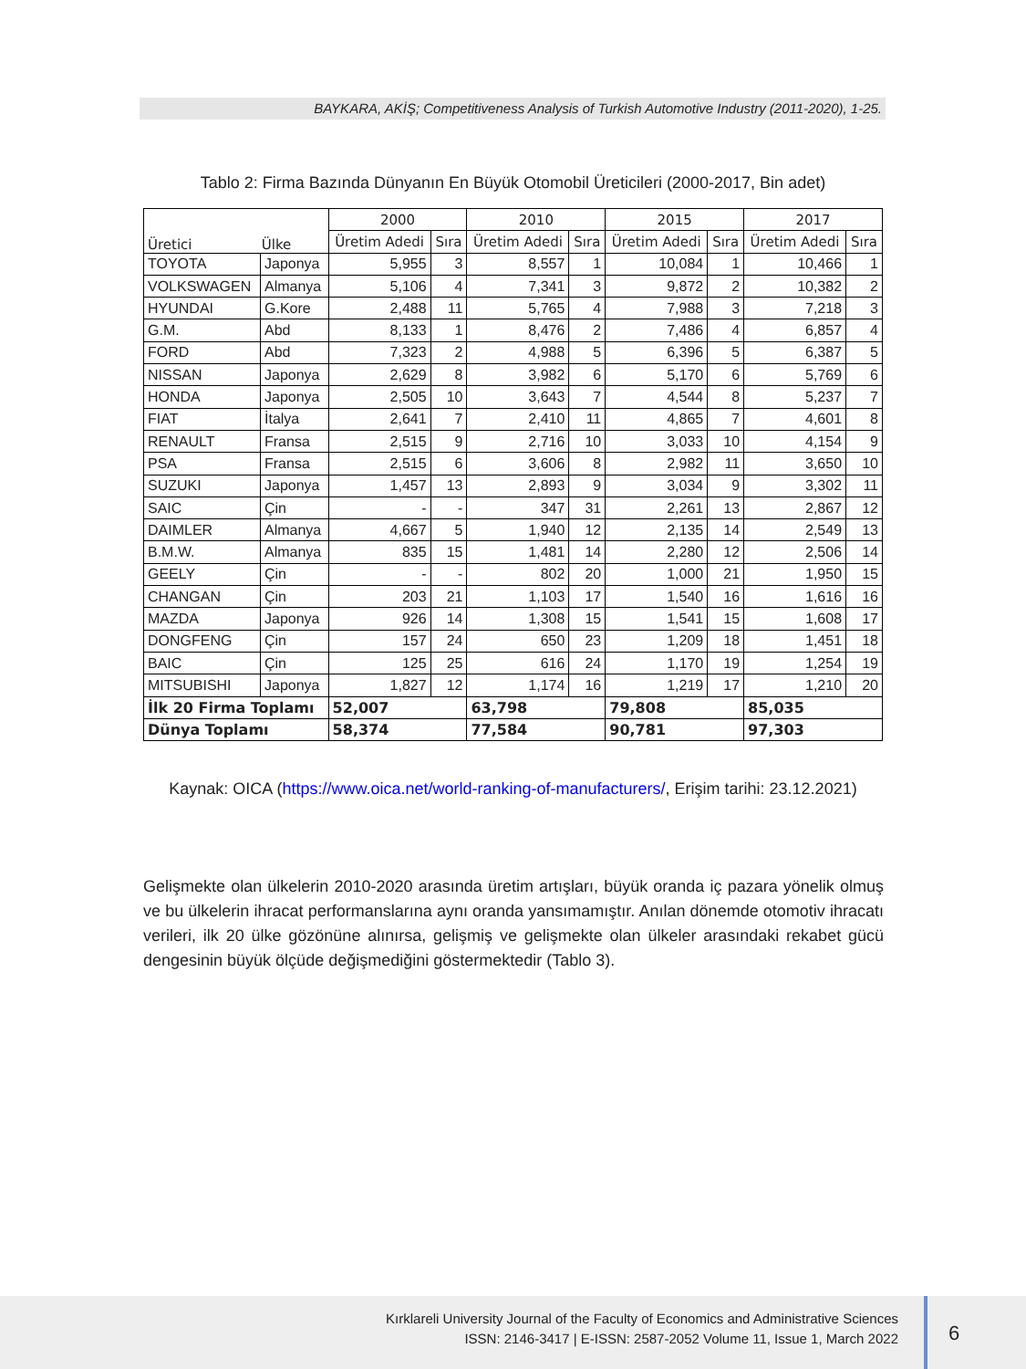BAYKARA, AKİŞ; Competitiveness Analysis of Turkish Automotive Industry (2011-2020), 1-25.
Tablo 2: Firma Bazında Dünyanın En Büyük Otomobil Üreticileri (2000-2017, Bin adet)
| Üretici Ülke | | 2000 | | 2010 | | 2015 | | 2017 | |
| --- | --- | --- | --- | --- | --- | --- | --- | --- | --- |
| | | Üretim Adedi | Sıra | Üretim Adedi | Sıra | Üretim Adedi | Sıra | Üretim Adedi | Sıra |
| TOYOTA | Japonya | 5,955 | 3 | 8,557 | 1 | 10,084 | 1 | 10,466 | 1 |
| VOLKSWAGEN | Almanya | 5,106 | 4 | 7,341 | 3 | 9,872 | 2 | 10,382 | 2 |
| HYUNDAI | G.Kore | 2,488 | 11 | 5,765 | 4 | 7,988 | 3 | 7,218 | 3 |
| G.M. | Abd | 8,133 | 1 | 8,476 | 2 | 7,486 | 4 | 6,857 | 4 |
| FORD | Abd | 7,323 | 2 | 4,988 | 5 | 6,396 | 5 | 6,387 | 5 |
| NISSAN | Japonya | 2,629 | 8 | 3,982 | 6 | 5,170 | 6 | 5,769 | 6 |
| HONDA | Japonya | 2,505 | 10 | 3,643 | 7 | 4,544 | 8 | 5,237 | 7 |
| FIAT | İtalya | 2,641 | 7 | 2,410 | 11 | 4,865 | 7 | 4,601 | 8 |
| RENAULT | Fransa | 2,515 | 9 | 2,716 | 10 | 3,033 | 10 | 4,154 | 9 |
| PSA | Fransa | 2,515 | 6 | 3,606 | 8 | 2,982 | 11 | 3,650 | 10 |
| SUZUKI | Japonya | 1,457 | 13 | 2,893 | 9 | 3,034 | 9 | 3,302 | 11 |
| SAIC | Çin | - | - | 347 | 31 | 2,261 | 13 | 2,867 | 12 |
| DAIMLER | Almanya | 4,667 | 5 | 1,940 | 12 | 2,135 | 14 | 2,549 | 13 |
| B.M.W. | Almanya | 835 | 15 | 1,481 | 14 | 2,280 | 12 | 2,506 | 14 |
| GEELY | Çin | - | - | 802 | 20 | 1,000 | 21 | 1,950 | 15 |
| CHANGAN | Çin | 203 | 21 | 1,103 | 17 | 1,540 | 16 | 1,616 | 16 |
| MAZDA | Japonya | 926 | 14 | 1,308 | 15 | 1,541 | 15 | 1,608 | 17 |
| DONGFENG | Çin | 157 | 24 | 650 | 23 | 1,209 | 18 | 1,451 | 18 |
| BAIC | Çin | 125 | 25 | 616 | 24 | 1,170 | 19 | 1,254 | 19 |
| MITSUBISHI | Japonya | 1,827 | 12 | 1,174 | 16 | 1,219 | 17 | 1,210 | 20 |
| İlk 20 Firma Toplamı | | 52,007 | | 63,798 | | 79,808 | | 85,035 | |
| Dünya Toplamı | | 58,374 | | 77,584 | | 90,781 | | 97,303 | |
Kaynak: OICA (https://www.oica.net/world-ranking-of-manufacturers/, Erişim tarihi: 23.12.2021)
Gelişmekte olan ülkelerin 2010-2020 arasında üretim artışları, büyük oranda iç pazara yönelik olmuş ve bu ülkelerin ihracat performanslarına aynı oranda yansımamıştır. Anılan dönemde otomotiv ihracatı verileri, ilk 20 ülke gözönüne alınırsa, gelişmiş ve gelişmekte olan ülkeler arasındaki rekabet gücü dengesinin büyük ölçüde değişmediğini göstermektedir (Tablo 3).
Kırklareli University Journal of the Faculty of Economics and Administrative Sciences
ISSN: 2146-3417 | E-ISSN: 2587-2052 Volume 11, Issue 1, March 2022
6